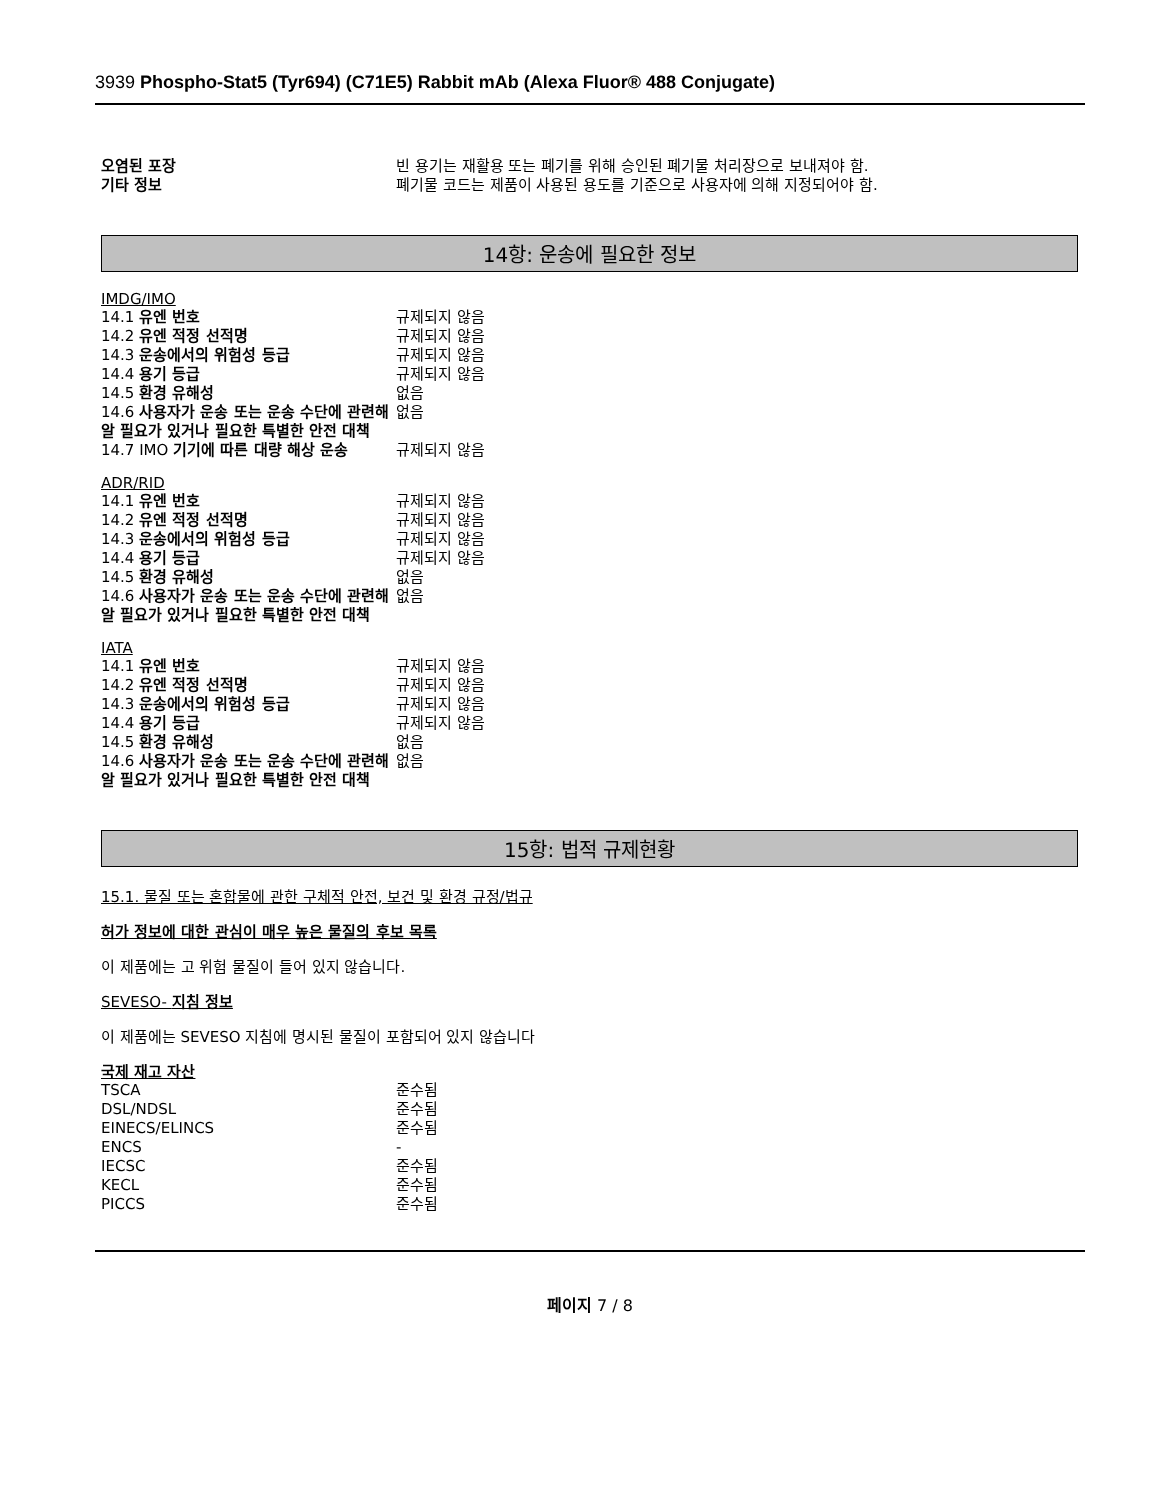3939 Phospho-Stat5 (Tyr694) (C71E5) Rabbit mAb (Alexa Fluor® 488 Conjugate)
| 오염된 포장 | 빈 용기는 재활용 또는 폐기를 위해 승인된 폐기물 처리장으로 보내져야 함. |
| 기타 정보 | 폐기물 코드는 제품이 사용된 용도를 기준으로 사용자에 의해 지정되어야 함. |
14항: 운송에 필요한 정보
IMDG/IMO
| 14.1 유엔 번호 | 규제되지 않음 |
| 14.2 유엔 적정 선적명 | 규제되지 않음 |
| 14.3 운송에서의 위험성 등급 | 규제되지 않음 |
| 14.4 용기 등급 | 규제되지 않음 |
| 14.5 환경 유해성 | 없음 |
| 14.6 사용자가 운송 또는 운송 수단에 관련해 알 필요가 있거나 필요한 특별한 안전 대책 | 없음 |
| 14.7 IMO 기기에 따른 대량 해상 운송 | 규제되지 않음 |
ADR/RID
| 14.1 유엔 번호 | 규제되지 않음 |
| 14.2 유엔 적정 선적명 | 규제되지 않음 |
| 14.3 운송에서의 위험성 등급 | 규제되지 않음 |
| 14.4 용기 등급 | 규제되지 않음 |
| 14.5 환경 유해성 | 없음 |
| 14.6 사용자가 운송 또는 운송 수단에 관련해 알 필요가 있거나 필요한 특별한 안전 대책 | 없음 |
IATA
| 14.1 유엔 번호 | 규제되지 않음 |
| 14.2 유엔 적정 선적명 | 규제되지 않음 |
| 14.3 운송에서의 위험성 등급 | 규제되지 않음 |
| 14.4 용기 등급 | 규제되지 않음 |
| 14.5 환경 유해성 | 없음 |
| 14.6 사용자가 운송 또는 운송 수단에 관련해 알 필요가 있거나 필요한 특별한 안전 대책 | 없음 |
15항: 법적 규제현황
15.1. 물질 또는 혼합물에 관한 구체적 안전, 보건 및 환경 규정/법규
허가 정보에 대한 관심이 매우 높은 물질의 후보 목록
이 제품에는 고 위험 물질이 들어 있지 않습니다.
SEVESO- 지침 정보
이 제품에는 SEVESO 지침에 명시된 물질이 포함되어 있지 않습니다
국제 재고 자산
| TSCA | 준수됨 |
| DSL/NDSL | 준수됨 |
| EINECS/ELINCS | 준수됨 |
| ENCS | - |
| IECSC | 준수됨 |
| KECL | 준수됨 |
| PICCS | 준수됨 |
페이지 7 / 8